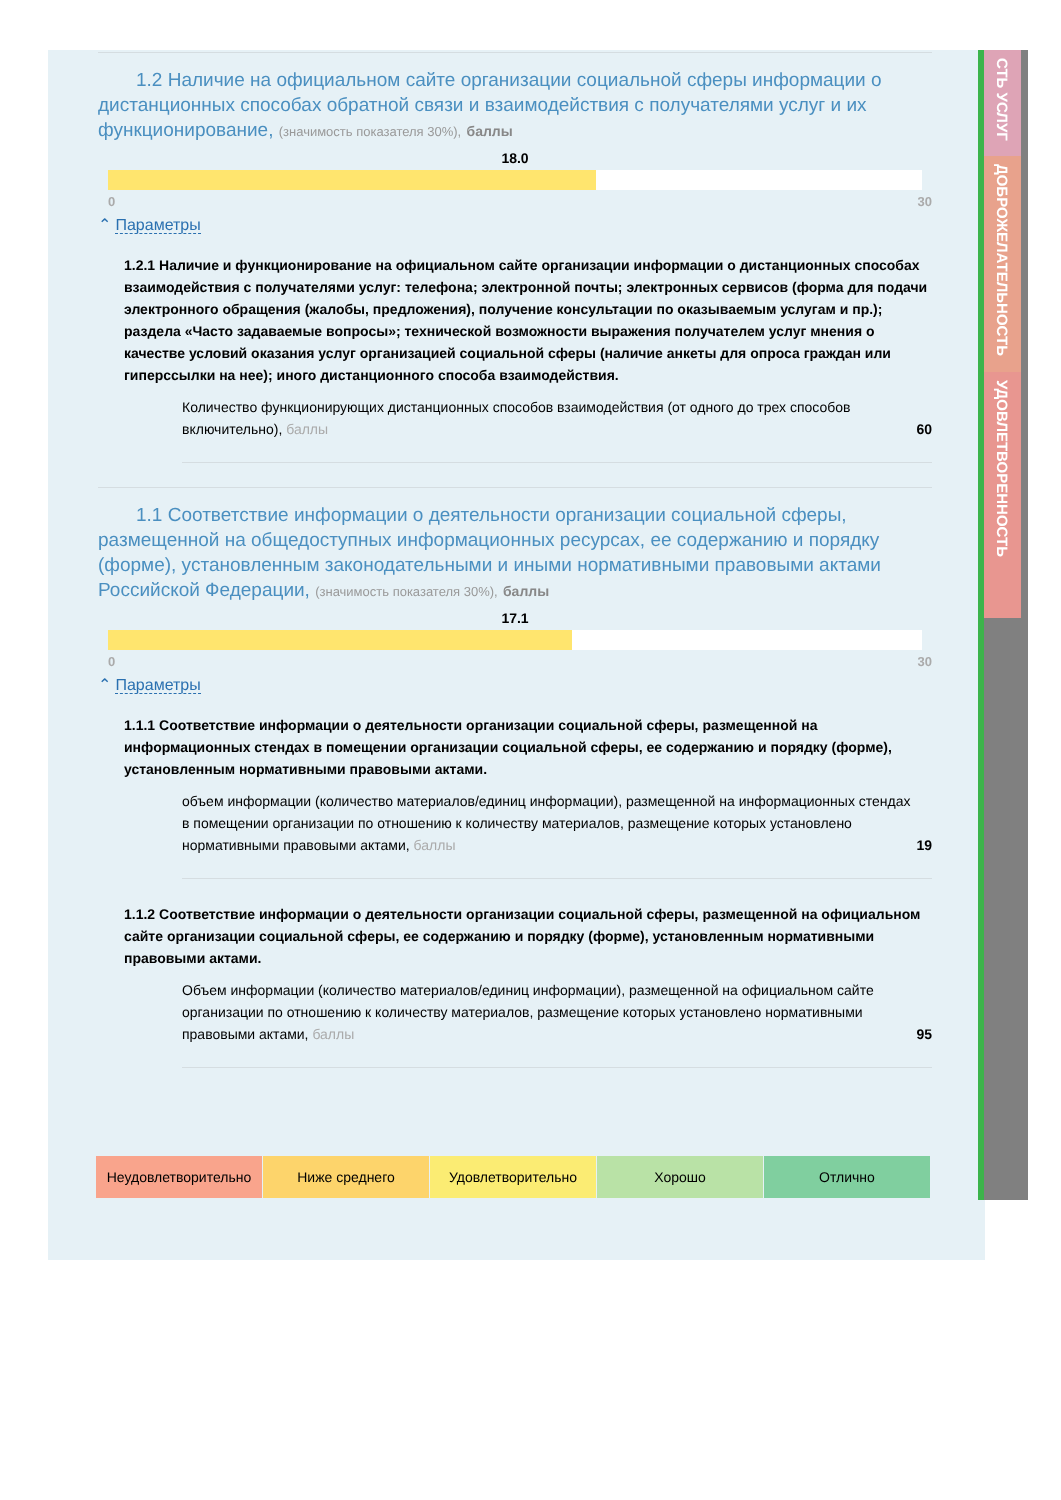СТЬ УСЛУГ
ДОБРОЖЕЛАТЕЛЬНОСТЬ
УДОВЛЕТВОРЕННОСТЬ
1.2 Наличие на официальном сайте организации социальной сферы информации о дистанционных способах обратной связи и взаимодействия с получателями услуг и их функционирование, (значимость показателя 30%), баллы
18.0
0 30
⌃ Параметры
1.2.1 Наличие и функционирование на официальном сайте организации информации о дистанционных способах взаимодействия с получателями услуг: телефона; электронной почты; электронных сервисов (форма для подачи электронного обращения (жалобы, предложения), получение консультации по оказываемым услугам и пр.); раздела «Часто задаваемые вопросы»; технической возможности выражения получателем услуг мнения о качестве условий оказания услуг организацией социальной сферы (наличие анкеты для опроса граждан или гиперссылки на нее); иного дистанционного способа взаимодействия.
Количество функционирующих дистанционных способов взаимодействия (от одного до трех способов включительно), баллы 60
1.1 Соответствие информации о деятельности организации социальной сферы, размещенной на общедоступных информационных ресурсах, ее содержанию и порядку (форме), установленным законодательными и иными нормативными правовыми актами Российской Федерации, (значимость показателя 30%), баллы
17.1
0 30
⌃ Параметры
1.1.1 Соответствие информации о деятельности организации социальной сферы, размещенной на информационных стендах в помещении организации социальной сферы, ее содержанию и порядку (форме), установленным нормативными правовыми актами.
объем информации (количество материалов/единиц информации), размещенной на информационных стендах в помещении организации по отношению к количеству материалов, размещение которых установлено нормативными правовыми актами, баллы 19
1.1.2 Соответствие информации о деятельности организации социальной сферы, размещенной на официальном сайте организации социальной сферы, ее содержанию и порядку (форме), установленным нормативными правовыми актами.
Объем информации (количество материалов/единиц информации), размещенной на официальном сайте организации по отношению к количеству материалов, размещение которых установлено нормативными правовыми актами, баллы 95
Неудовлетворительно Ниже среднего Удовлетворительно Хорошо Отлично